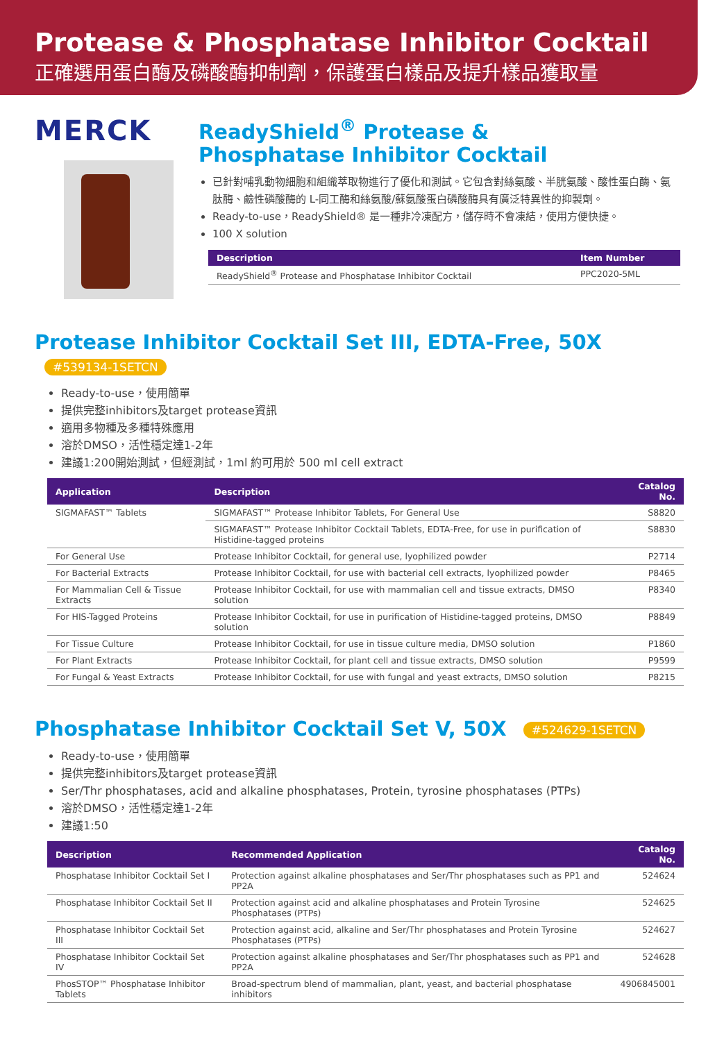Protease & Phosphatase Inhibitor Cocktail
正確選用蛋白酶及磷酸酶抑制劑，保護蛋白樣品及提升樣品獲取量
MERCK
ReadyShield<sup>®</sup> Protease &
Phosphatase Inhibitor Cocktail
已針對哺乳動物細胞和組織萃取物進行了優化和測試。它包含對絲氨酸、半胱氨酸、酸性蛋白酶、氨肽酶、鹼性磷酸酶的 L-同工酶和絲氨酸/蘇氨酸蛋白磷酸酶具有廣泛特異性的抑製劑。
Ready-to-use，ReadyShield® 是一種非冷凍配方，儲存時不會凍結，使用方便快捷。
100 X solution
| Description | Item Number |
| --- | --- |
| ReadyShield<sup>®</sup> Protease and Phosphatase Inhibitor Cocktail | PPC2020-5ML |
Protease Inhibitor Cocktail Set III, EDTA-Free, 50X #539134-1SETCN
Ready-to-use，使用簡單
提供完整inhibitors及target protease資訊
適用多物種及多種特殊應用
溶於DMSO，活性穩定達1-2年
建議1:200開始測試，但經測試，1ml 約可用於 500 ml cell extract
| Application | Description | Catalog No. |
| --- | --- | --- |
| SIGMAFAST™ Tablets | SIGMAFAST™ Protease Inhibitor Tablets, For General Use | S8820 |
| | SIGMAFAST™ Protease Inhibitor Cocktail Tablets, EDTA-Free, for use in purification of Histidine-tagged proteins | S8830 |
| For General Use | Protease Inhibitor Cocktail, for general use, lyophilized powder | P2714 |
| For Bacterial Extracts | Protease Inhibitor Cocktail, for use with bacterial cell extracts, lyophilized powder | P8465 |
| For Mammalian Cell & Tissue Extracts | Protease Inhibitor Cocktail, for use with mammalian cell and tissue extracts, DMSO solution | P8340 |
| For HIS-Tagged Proteins | Protease Inhibitor Cocktail, for use in purification of Histidine-tagged proteins, DMSO solution | P8849 |
| For Tissue Culture | Protease Inhibitor Cocktail, for use in tissue culture media, DMSO solution | P1860 |
| For Plant Extracts | Protease Inhibitor Cocktail, for plant cell and tissue extracts, DMSO solution | P9599 |
| For Fungal & Yeast Extracts | Protease Inhibitor Cocktail, for use with fungal and yeast extracts, DMSO solution | P8215 |
Phosphatase Inhibitor Cocktail Set V, 50X #524629-1SETCN
Ready-to-use，使用簡單
提供完整inhibitors及target protease資訊
Ser/Thr phosphatases, acid and alkaline phosphatases, Protein, tyrosine phosphatases (PTPs)
溶於DMSO，活性穩定達1-2年
建議1:50
| Description | Recommended Application | Catalog No. |
| --- | --- | --- |
| Phosphatase Inhibitor Cocktail Set I | Protection against alkaline phosphatases and Ser/Thr phosphatases such as PP1 and PP2A | 524624 |
| Phosphatase Inhibitor Cocktail Set II | Protection against acid and alkaline phosphatases and Protein Tyrosine Phosphatases (PTPs) | 524625 |
| Phosphatase Inhibitor Cocktail Set III | Protection against acid, alkaline and Ser/Thr phosphatases and Protein Tyrosine Phosphatases (PTPs) | 524627 |
| Phosphatase Inhibitor Cocktail Set IV | Protection against alkaline phosphatases and Ser/Thr phosphatases such as PP1 and PP2A | 524628 |
| PhosSTOP™ Phosphatase Inhibitor Tablets | Broad-spectrum blend of mammalian, plant, yeast, and bacterial phosphatase inhibitors | 4906845001 |